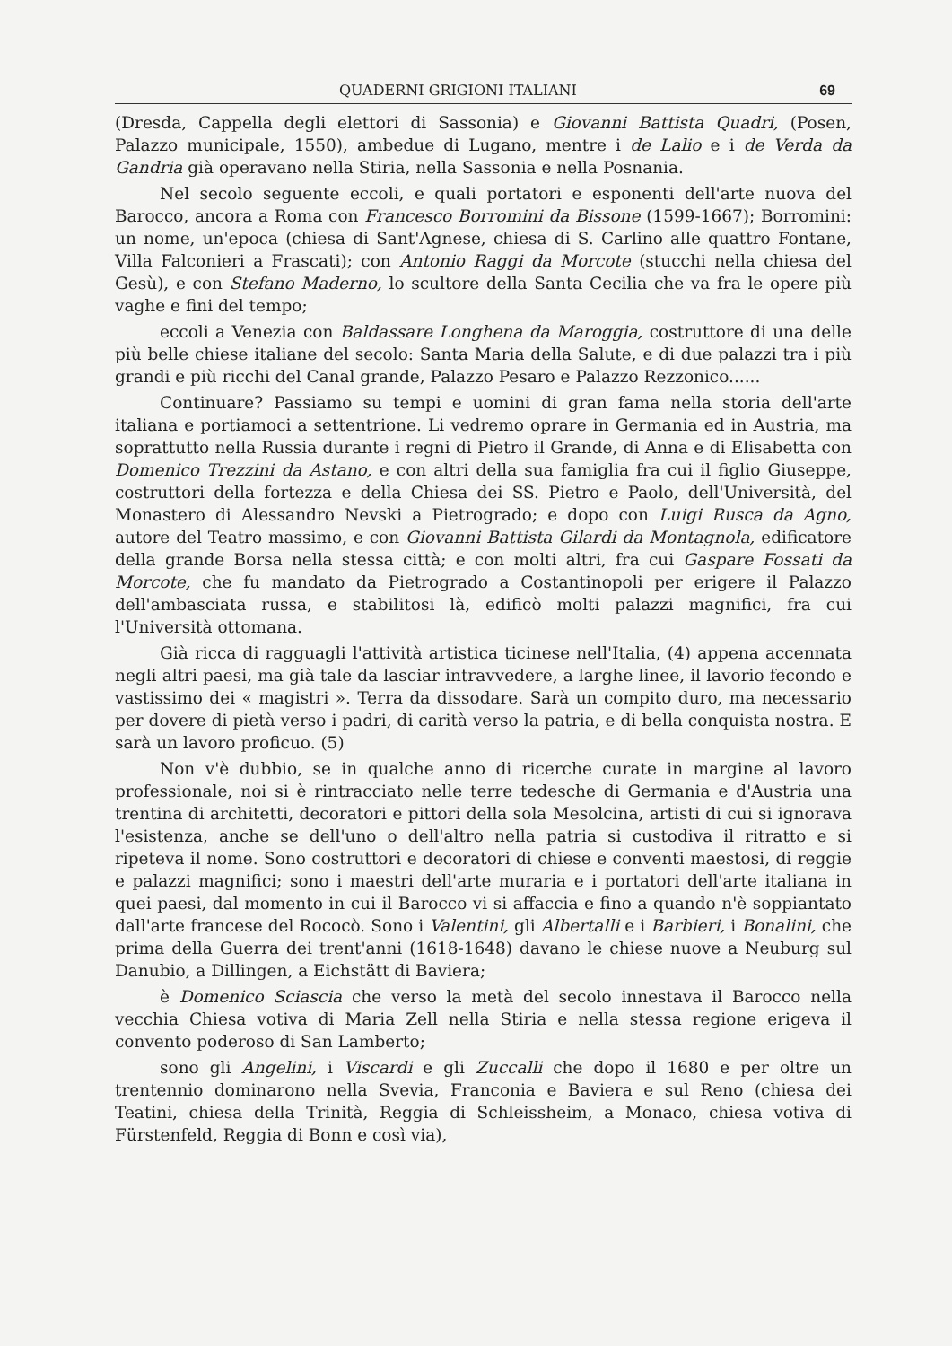QUADERNI GRIGIONI ITALIANI 69
(Dresda, Cappella degli elettori di Sassonia) e Giovanni Battista Quadri, (Posen, Palazzo municipale, 1550), ambedue di Lugano, mentre i de Lalio e i de Verda da Gandria già operavano nella Stiria, nella Sassonia e nella Posnania.
Nel secolo seguente eccoli, e quali portatori e esponenti dell'arte nuova del Barocco, ancora a Roma con Francesco Borromini da Bissone (1599-1667); Borromini: un nome, un'epoca (chiesa di Sant'Agnese, chiesa di S. Carlino alle quattro Fontane, Villa Falconieri a Frascati); con Antonio Raggi da Morcote (stucchi nella chiesa del Gesù), e con Stefano Maderno, lo scultore della Santa Cecilia che va fra le opere più vaghe e fini del tempo;
eccoli a Venezia con Baldassare Longhena da Maroggia, costruttore di una delle più belle chiese italiane del secolo: Santa Maria della Salute, e di due palazzi tra i più grandi e più ricchi del Canal grande, Palazzo Pesaro e Palazzo Rezzonico......
Continuare? Passiamo su tempi e uomini di gran fama nella storia dell'arte italiana e portiamoci a settentrione. Li vedremo oprare in Germania ed in Austria, ma soprattutto nella Russia durante i regni di Pietro il Grande, di Anna e di Elisabetta con Domenico Trezzini da Astano, e con altri della sua famiglia fra cui il figlio Giuseppe, costruttori della fortezza e della Chiesa dei SS. Pietro e Paolo, dell'Università, del Monastero di Alessandro Nevski a Pietrogrado; e dopo con Luigi Rusca da Agno, autore del Teatro massimo, e con Giovanni Battista Gilardi da Montagnola, edificatore della grande Borsa nella stessa città; e con molti altri, fra cui Gaspare Fossati da Morcote, che fu mandato da Pietrogrado a Costantinopoli per erigere il Palazzo dell'ambasciata russa, e stabilitosi là, edificò molti palazzi magnifici, fra cui l'Università ottomana.
Già ricca di ragguagli l'attività artistica ticinese nell'Italia, (4) appena accennata negli altri paesi, ma già tale da lasciar intravvedere, a larghe linee, il lavorio fecondo e vastissimo dei « magistri ». Terra da dissodare. Sarà un compito duro, ma necessario per dovere di pietà verso i padri, di carità verso la patria, e di bella conquista nostra. E sarà un lavoro proficuo. (5)
Non v'è dubbio, se in qualche anno di ricerche curate in margine al lavoro professionale, noi si è rintracciato nelle terre tedesche di Germania e d'Austria una trentina di architetti, decoratori e pittori della sola Mesolcina, artisti di cui si ignorava l'esistenza, anche se dell'uno o dell'altro nella patria si custodiva il ritratto e si ripeteva il nome. Sono costruttori e decoratori di chiese e conventi maestosi, di reggie e palazzi magnifici; sono i maestri dell'arte muraria e i portatori dell'arte italiana in quei paesi, dal momento in cui il Barocco vi si affaccia e fino a quando n'è soppiantato dall'arte francese del Rococò. Sono i Valentini, gli Albertalli e i Barbieri, i Bonalini, che prima della Guerra dei trent'anni (1618-1648) davano le chiese nuove a Neuburg sul Danubio, a Dillingen, a Eichstätt di Baviera;
è Domenico Sciascia che verso la metà del secolo innestava il Barocco nella vecchia Chiesa votiva di Maria Zell nella Stiria e nella stessa regione erigeva il convento poderoso di San Lamberto;
sono gli Angelini, i Viscardi e gli Zuccalli che dopo il 1680 e per oltre un trentennio dominarono nella Svevia, Franconia e Baviera e sul Reno (chiesa dei Teatini, chiesa della Trinità, Reggia di Schleissheim, a Monaco, chiesa votiva di Fürstenfeld, Reggia di Bonn e così via),